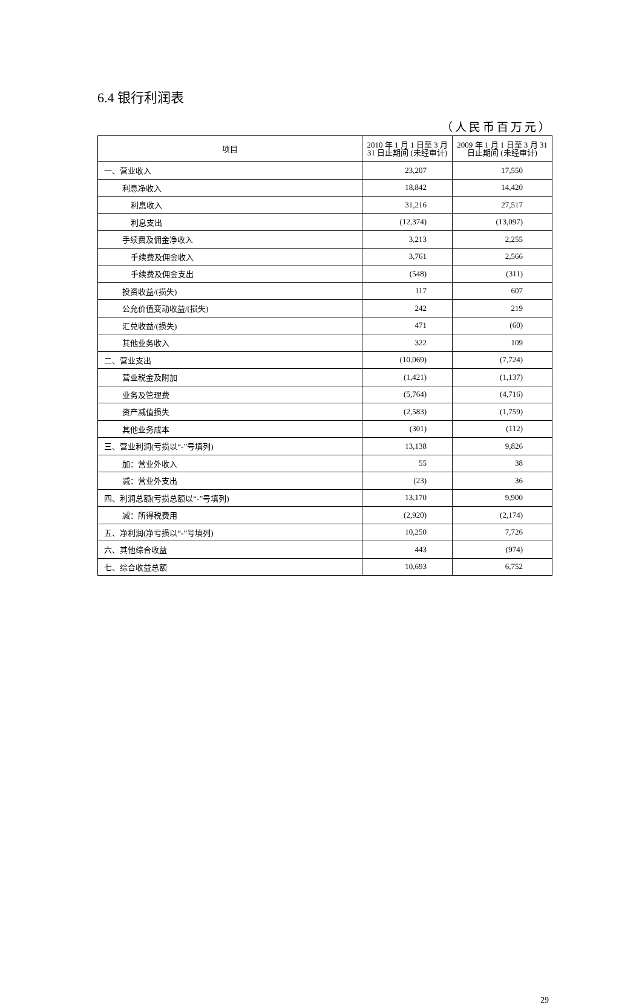6.4 银行利润表
（人民币百万元）
| 项目 | 2010 年 1 月 1 日至 3 月 31 日止期间 (未经审计) | 2009 年 1 月 1 日至 3 月 31 日止期间 (未经审计) |
| --- | --- | --- |
| 一、营业收入 | 23,207 | 17,550 |
| 利息净收入 | 18,842 | 14,420 |
| 利息收入 | 31,216 | 27,517 |
| 利息支出 | (12,374) | (13,097) |
| 手续费及佣金净收入 | 3,213 | 2,255 |
| 手续费及佣金收入 | 3,761 | 2,566 |
| 手续费及佣金支出 | (548) | (311) |
| 投资收益/(损失) | 117 | 607 |
| 公允价值变动收益/(损失) | 242 | 219 |
| 汇兑收益/(损失) | 471 | (60) |
| 其他业务收入 | 322 | 109 |
| 二、营业支出 | (10,069) | (7,724) |
| 营业税金及附加 | (1,421) | (1,137) |
| 业务及管理费 | (5,764) | (4,716) |
| 资产减值损失 | (2,583) | (1,759) |
| 其他业务成本 | (301) | (112) |
| 三、营业利润(亏损以“-”号填列) | 13,138 | 9,826 |
| 加：营业外收入 | 55 | 38 |
| 减：营业外支出 | (23) | 36 |
| 四、利润总额(亏损总额以“-”号填列) | 13,170 | 9,900 |
| 减：所得税费用 | (2,920) | (2,174) |
| 五、净利润(净亏损以“-”号填列) | 10,250 | 7,726 |
| 六、其他综合收益 | 443 | (974) |
| 七、综合收益总额 | 10,693 | 6,752 |
29